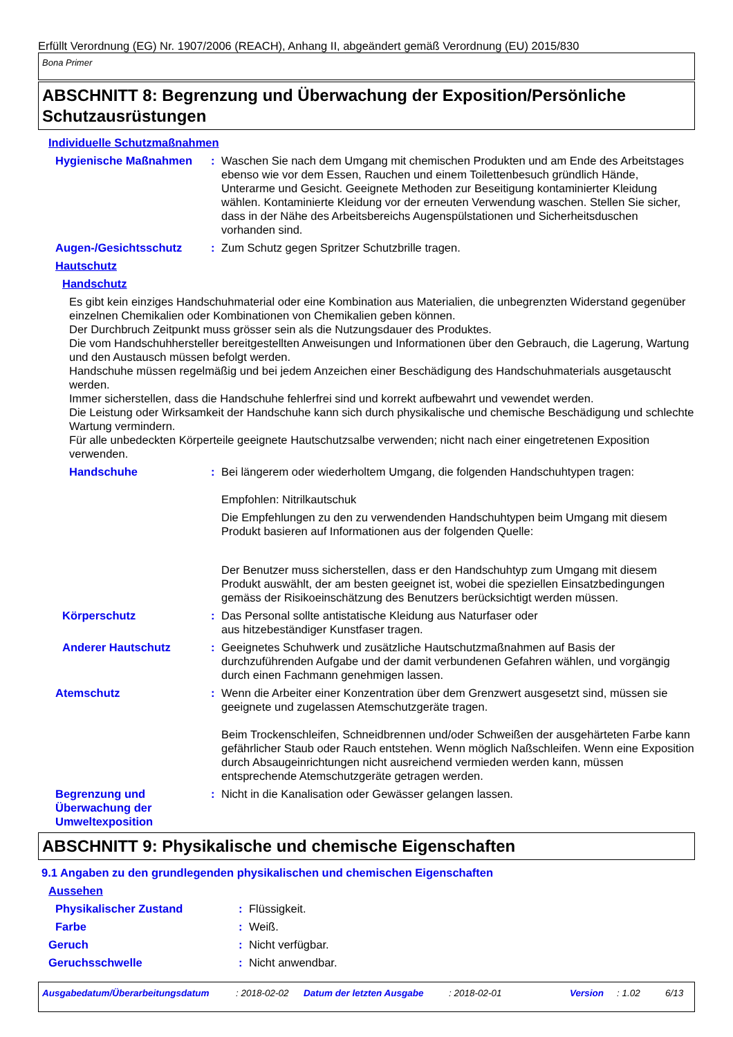Erfüllt Verordnung (EG) Nr. 1907/2006 (REACH), Anhang II, abgeändert gemäß Verordnung (EU) 2015/830
Bona Primer
ABSCHNITT 8: Begrenzung und Überwachung der Exposition/Persönliche Schutzausrüstungen
Individuelle Schutzmaßnahmen
Hygienische Maßnahmen : Waschen Sie nach dem Umgang mit chemischen Produkten und am Ende des Arbeitstages ebenso wie vor dem Essen, Rauchen und einem Toilettenbesuch gründlich Hände, Unterarme und Gesicht. Geeignete Methoden zur Beseitigung kontaminierter Kleidung wählen. Kontaminierte Kleidung vor der erneuten Verwendung waschen. Stellen Sie sicher, dass in der Nähe des Arbeitsbereichs Augenspülstationen und Sicherheitsduschen vorhanden sind.
Augen-/Gesichtsschutz : Zum Schutz gegen Spritzer Schutzbrille tragen.
Hautschutz
Handschutz
Es gibt kein einziges Handschuhmaterial oder eine Kombination aus Materialien, die unbegrenzten Widerstand gegenüber einzelnen Chemikalien oder Kombinationen von Chemikalien geben können.
Der Durchbruch Zeitpunkt muss grösser sein als die Nutzungsdauer des Produktes.
Die vom Handschuhhersteller bereitgestellten Anweisungen und Informationen über den Gebrauch, die Lagerung, Wartung und den Austausch müssen befolgt werden.
Handschuhe müssen regelmäßig und bei jedem Anzeichen einer Beschädigung des Handschuhmaterials ausgetauscht werden.
Immer sicherstellen, dass die Handschuhe fehlerfrei sind und korrekt aufbewahrt und vewendet werden.
Die Leistung oder Wirksamkeit der Handschuhe kann sich durch physikalische und chemische Beschädigung und schlechte Wartung vermindern.
Für alle unbedeckten Körperteile geeignete Hautschutzsalbe verwenden; nicht nach einer eingetretenen Exposition verwenden.
Handschuhe : Bei längerem oder wiederholtem Umgang, die folgenden Handschuhtypen tragen:
Empfohlen: Nitrilkautschuk
Die Empfehlungen zu den zu verwendenden Handschuhtypen beim Umgang mit diesem Produkt basieren auf Informationen aus der folgenden Quelle:
Der Benutzer muss sicherstellen, dass er den Handschuhtyp zum Umgang mit diesem Produkt auswählt, der am besten geeignet ist, wobei die speziellen Einsatzbedingungen gemäss der Risikoeinschätzung des Benutzers berücksichtigt werden müssen.
Körperschutz : Das Personal sollte antistatische Kleidung aus Naturfaser oder
aus hitzebeständiger Kunstfaser tragen.
Anderer Hautschutz : Geeignetes Schuhwerk und zusätzliche Hautschutzmaßnahmen auf Basis der durchzuführenden Aufgabe und der damit verbundenen Gefahren wählen, und vorgängig durch einen Fachmann genehmigen lassen.
Atemschutz : Wenn die Arbeiter einer Konzentration über dem Grenzwert ausgesetzt sind, müssen sie geeignete und zugelassen Atemschutzgeräte tragen.
Beim Trockenschleifen, Schneidbrennen und/oder Schweißen der ausgehärteten Farbe kann gefährlicher Staub oder Rauch entstehen. Wenn möglich Naßschleifen. Wenn eine Exposition durch Absaugeinrichtungen nicht ausreichend vermieden werden kann, müssen entsprechende Atemschutzgeräte getragen werden.
Begrenzung und Überwachung der Umweltexposition
: Nicht in die Kanalisation oder Gewässer gelangen lassen.
ABSCHNITT 9: Physikalische und chemische Eigenschaften
9.1 Angaben zu den grundlegenden physikalischen und chemischen Eigenschaften
Aussehen
Physikalischer Zustand : Flüssigkeit.
Farbe : Weiß.
Geruch : Nicht verfügbar.
Geruchsschwelle : Nicht anwendbar.
Ausgabedatum/Überarbeitungsdatum: 2018-02-02 Datum der letzten Ausgabe: 2018-02-01 Version: 1.02 6/13